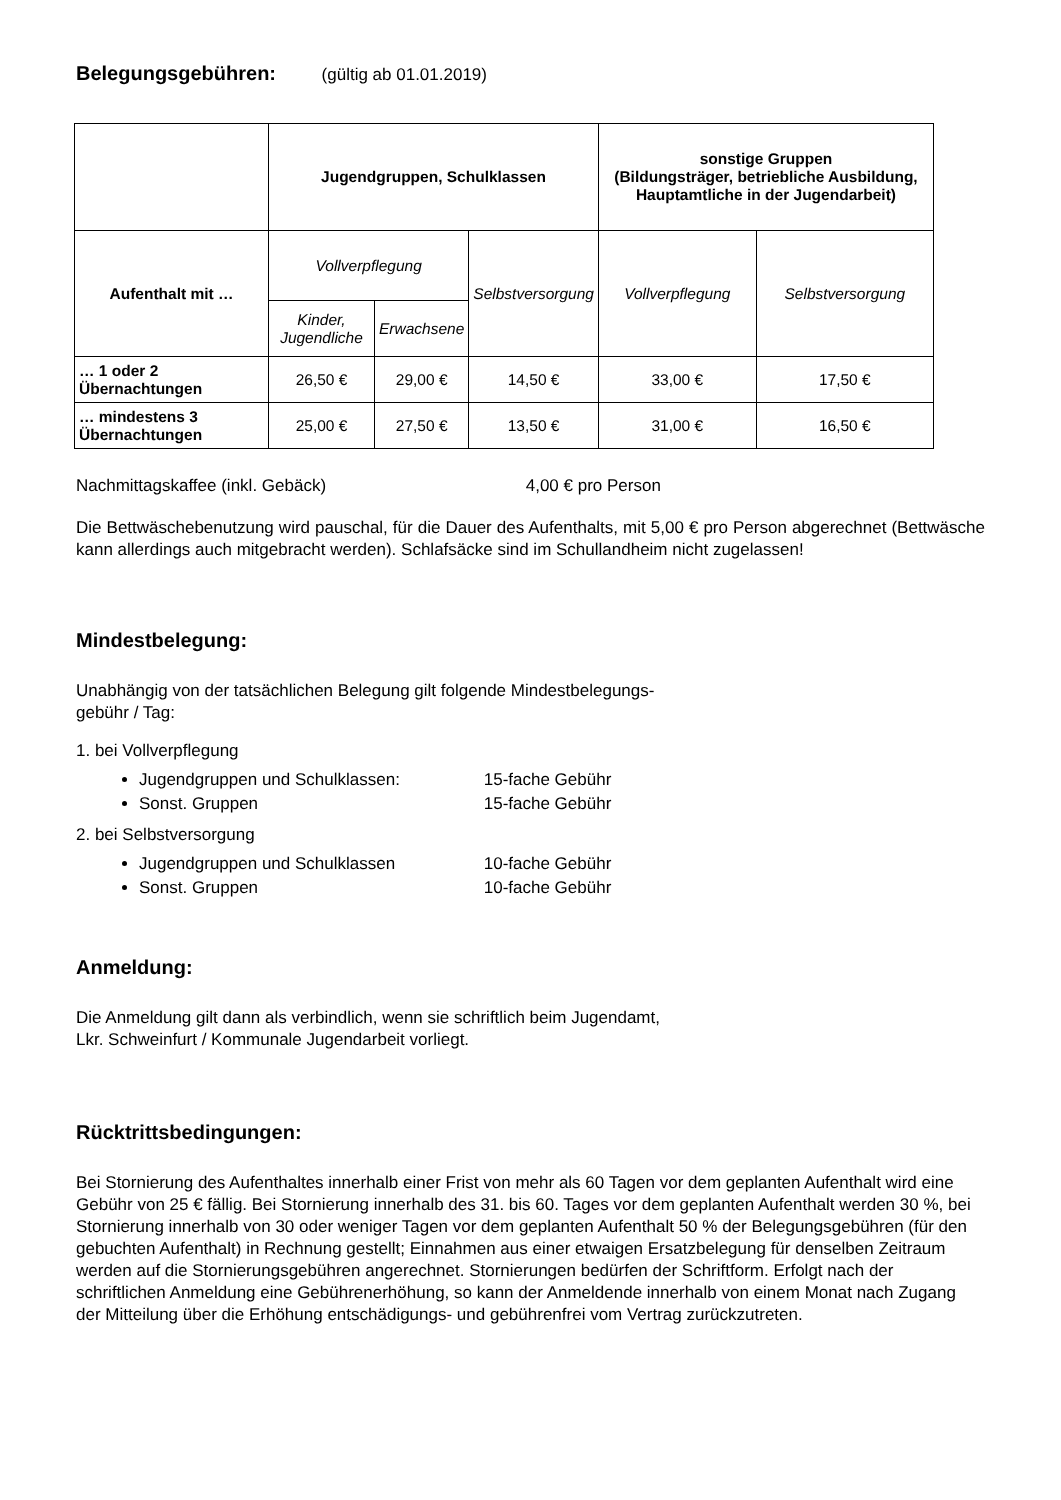Belegungsgebühren: (gültig ab 01.01.2019)
| | Jugendgruppen, Schulklassen | | | sonstige Gruppen (Bildungsträger, betriebliche Ausbildung, Hauptamtliche in der Jugendarbeit) | |
| --- | --- | --- | --- | --- | --- |
| Aufenthalt mit … | Vollverpflegung | | Selbstversorgung | Vollverpflegung | Selbstversorgung |
| | Kinder, Jugendliche | Erwachsene | | | |
| … 1 oder 2 Übernachtungen | 26,50 € | 29,00 € | 14,50 € | 33,00 € | 17,50 € |
| … mindestens 3 Übernachtungen | 25,00 € | 27,50 € | 13,50 € | 31,00 € | 16,50 € |
Nachmittagskaffee (inkl. Gebäck) 4,00 € pro Person
Die Bettwäschebenutzung wird pauschal, für die Dauer des Aufenthalts, mit 5,00 € pro Person abgerechnet (Bettwäsche kann allerdings auch mitgebracht werden). Schlafsäcke sind im Schullandheim nicht zugelassen!
Mindestbelegung:
Unabhängig von der tatsächlichen Belegung gilt folgende Mindestbelegungs-
gebühr / Tag:
1. bei Vollverpflegung
Jugendgruppen und Schulklassen: 15-fache Gebühr
Sonst. Gruppen 15-fache Gebühr
2. bei Selbstversorgung
Jugendgruppen und Schulklassen 10-fache Gebühr
Sonst. Gruppen 10-fache Gebühr
Anmeldung:
Die Anmeldung gilt dann als verbindlich, wenn sie schriftlich beim Jugendamt,
Lkr. Schweinfurt / Kommunale Jugendarbeit vorliegt.
Rücktrittsbedingungen:
Bei Stornierung des Aufenthaltes innerhalb einer Frist von mehr als 60 Tagen vor dem geplanten Aufenthalt wird eine Gebühr von 25 € fällig. Bei Stornierung innerhalb des 31. bis 60. Tages vor dem geplanten Aufenthalt werden 30 %, bei Stornierung innerhalb von 30 oder weniger Tagen vor dem geplanten Aufenthalt 50 % der Belegungsgebühren (für den gebuchten Aufenthalt) in Rechnung gestellt; Einnahmen aus einer etwaigen Ersatzbelegung für denselben Zeitraum werden auf die Stornierungsgebühren angerechnet. Stornierungen bedürfen der Schriftform. Erfolgt nach der schriftlichen Anmeldung eine Gebührenerhöhung, so kann der Anmeldende innerhalb von einem Monat nach Zugang der Mitteilung über die Erhöhung entschädigungs- und gebührenfrei vom Vertrag zurückzutreten.